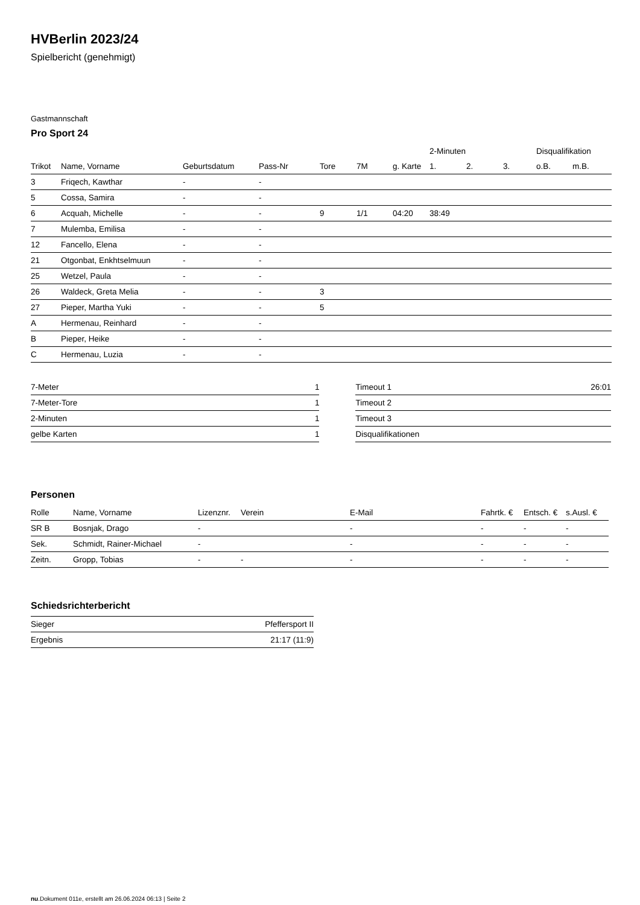HVBerlin 2023/24
Spielbericht (genehmigt)
Gastmannschaft
Pro Sport 24
| | | | | | | | 2-Minuten | | | Disqualifikation | |
| --- | --- | --- | --- | --- | --- | --- | --- | --- | --- | --- | --- |
| Trikot | Name, Vorname | Geburtsdatum | Pass-Nr | Tore | 7M | g. Karte | 1. | 2. | 3. | o.B. | m.B. |
| 3 | Friqech, Kawthar | - | - | | | | | | | | |
| 5 | Cossa, Samira | - | - | | | | | | | | |
| 6 | Acquah, Michelle | - | - | 9 | 1/1 | 04:20 | 38:49 | | | | |
| 7 | Mulemba, Emilisa | - | - | | | | | | | | |
| 12 | Fancello, Elena | - | - | | | | | | | | |
| 21 | Otgonbat, Enkhtselmuun | - | - | | | | | | | | |
| 25 | Wetzel, Paula | - | - | | | | | | | | |
| 26 | Waldeck, Greta Melia | - | - | 3 | | | | | | | |
| 27 | Pieper, Martha Yuki | - | - | 5 | | | | | | | |
| A | Hermenau, Reinhard | - | - | | | | | | | | |
| B | Pieper, Heike | - | - | | | | | | | | |
| C | Hermenau, Luzia | - | - | | | | | | | | |
| 7-Meter | 1 |
| 7-Meter-Tore | 1 |
| 2-Minuten | 1 |
| gelbe Karten | 1 |
| Timeout 1 | 26:01 |
| Timeout 2 | |
| Timeout 3 | |
| Disqualifikationen | |
Personen
| Rolle | Name, Vorname | Lizenznr. | Verein | E-Mail | Fahrtk. € | Entsch. € | s.Ausl. € |
| --- | --- | --- | --- | --- | --- | --- | --- |
| SR B | Bosnjak, Drago | - | | - | - | - | - |
| Sek. | Schmidt, Rainer-Michael | - | | - | - | - | - |
| Zeitn. | Gropp, Tobias | - | - | - | - | - | - |
Schiedsrichterbericht
| Sieger | Pfeffersport II |
| Ergebnis | 21:17 (11:9) |
nu.Dokument 011e, erstellt am 26.06.2024 06:13 | Seite 2